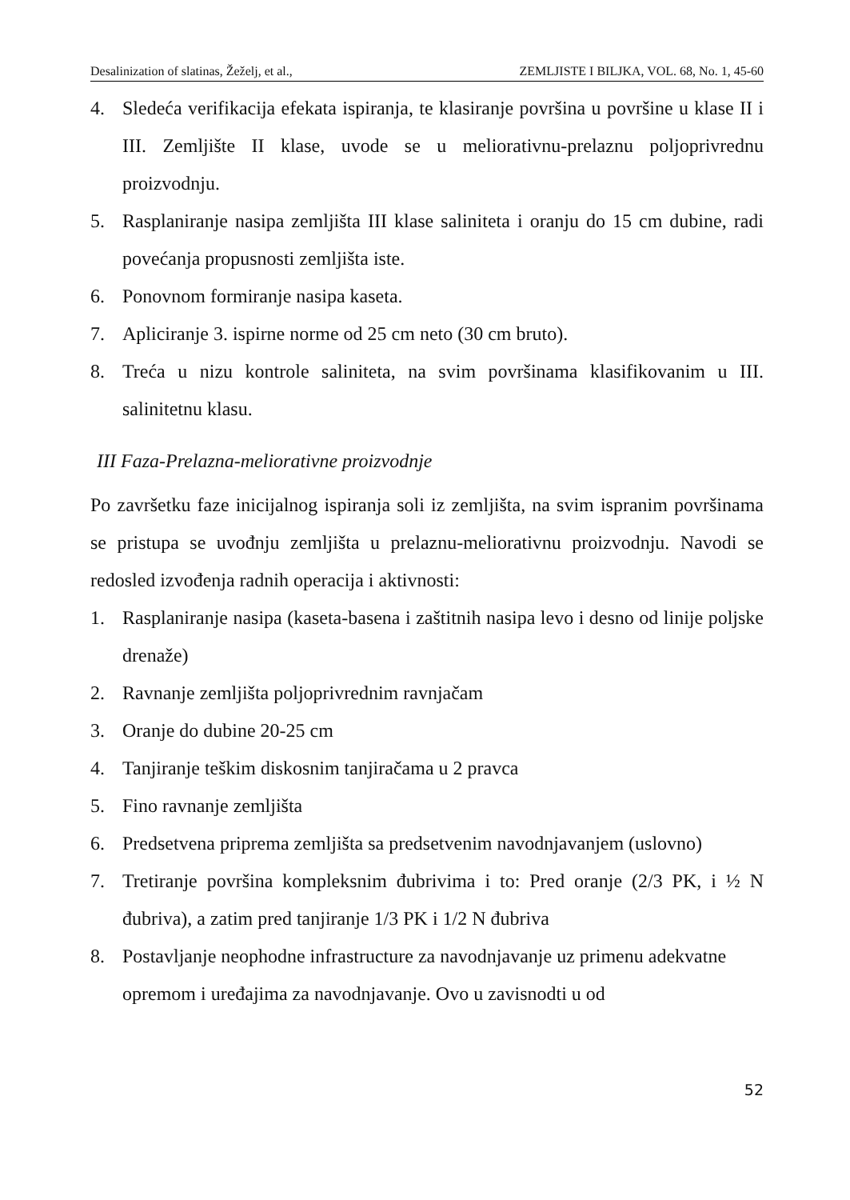Desalinization of slatinas, Žeželj, et al., ZEMLJISTE I BILJKA, VOL. 68, No. 1, 45-60
4. Sledeća verifikacija efekata ispiranja, te klasiranje površina u površine u klase II i III. Zemljište II klase, uvode se u meliorativnu-prelaznu poljoprivrednu proizvodnju.
5. Rasplaniranje nasipa zemljišta III klase saliniteta i oranju do 15 cm dubine, radi povećanja propusnosti zemljišta iste.
6. Ponovnom formiranje nasipa kaseta.
7. Apliciranje 3. ispirne norme od 25 cm neto (30 cm bruto).
8. Treća u nizu kontrole saliniteta, na svim površinama klasifikovanim u III. salinitetnu klasu.
III Faza-Prelazna-meliorativne proizvodnje
Po završetku faze inicijalnog ispiranja soli iz zemljišta, na svim ispranim površinama se pristupa se uvođnju zemljišta u prelaznu-meliorativnu proizvodnju. Navodi se redosled izvođenja radnih operacija i aktivnosti:
1. Rasplaniranje nasipa (kaseta-basena i zaštitnih nasipa levo i desno od linije poljske drenaže)
2. Ravnanje zemljišta poljoprivrednim ravnjačam
3. Oranje do dubine 20-25 cm
4. Tanjiranje teškim diskosnim tanjiračama u 2 pravca
5. Fino ravnanje zemljišta
6. Predsetvena priprema zemljišta sa predsetvenim navodnjavanjem (uslovno)
7. Tretiranje površina kompleksnim đubrivima i to: Pred oranje (2/3 PK, i ½ N đubriva), a zatim pred tanjiranje 1/3 PK i 1/2 N đubriva
8. Postavljanje neophodne infrastructure za navodnjavanje uz primenu adekvatne opremom i uređajima za navodnjavanje. Ovo u zavisnodti u od
52